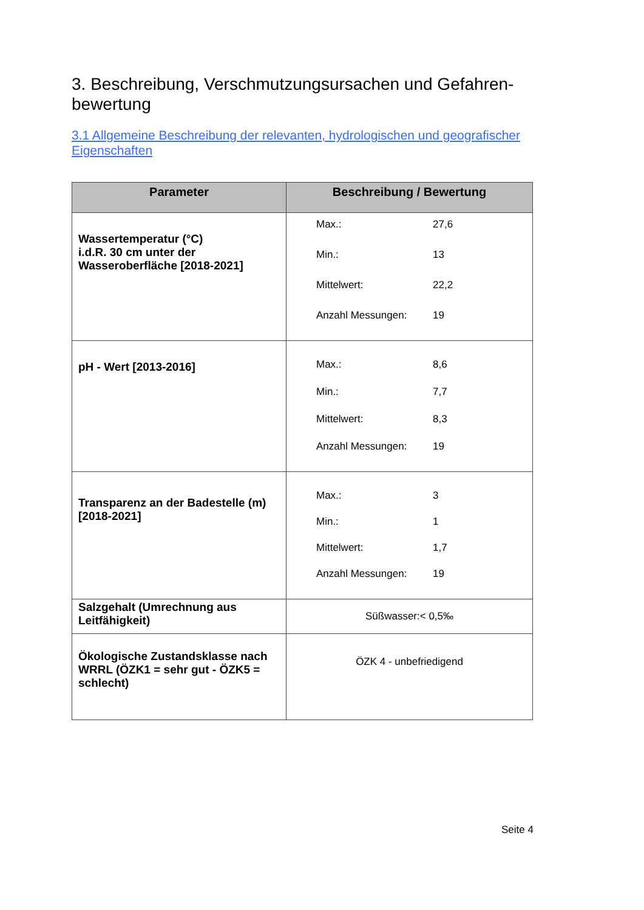3. Beschreibung, Verschmutzungsursachen und Gefahren-bewertung
3.1 Allgemeine Beschreibung der relevanten, hydrologischen und geografischer Eigenschaften
| Parameter | Beschreibung / Bewertung |
| --- | --- |
| Wassertemperatur (°C) i.d.R. 30 cm unter der Wasseroberfläche [2018-2021] | Max.: 27,6 Min.: 13 Mittelwert: 22,2 Anzahl Messungen: 19 |
| pH - Wert [2013-2016] | Max.: 8,6 Min.: 7,7 Mittelwert: 8,3 Anzahl Messungen: 19 |
| Transparenz an der Badestelle (m) [2018-2021] | Max.: 3 Min.: 1 Mittelwert: 1,7 Anzahl Messungen: 19 |
| Salzgehalt (Umrechnung aus Leitfähigkeit) | Süßwasser:< 0,5‰ |
| Ökologische Zustandsklasse nach WRRL (ÖZK1 = sehr gut - ÖZK5 = schlecht) | ÖZK 4 - unbefriedigend |
Seite 4